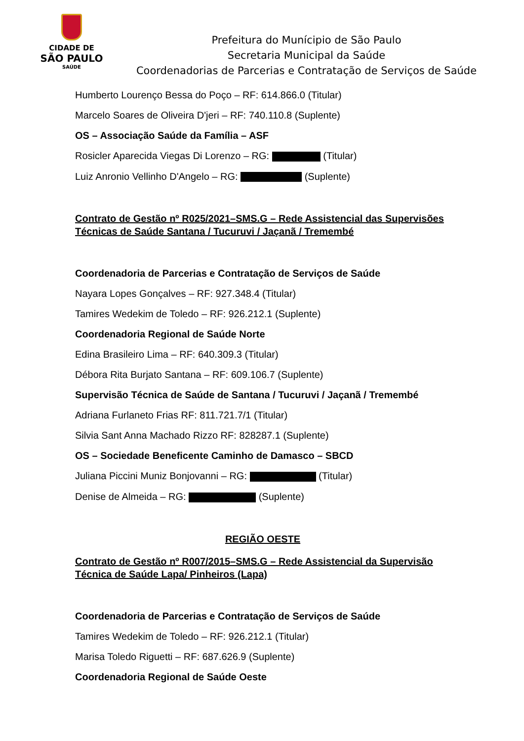CIDADE DE
SÃO PAULO
SAÚDE
Prefeitura do Munícipio de São Paulo
Secretaria Municipal da Saúde
Coordenadorias de Parcerias e Contratação de Serviços de Saúde
Humberto Lourenço Bessa do Poço – RF: 614.866.0 (Titular)
Marcelo Soares de Oliveira D'jeri – RF: 740.110.8 (Suplente)
OS – Associação Saúde da Família – ASF
Rosicler Aparecida Viegas Di Lorenzo – RG: (Titular)
Luiz Anronio Vellinho D'Angelo – RG: (Suplente)
Contrato de Gestão nº R025/2021–SMS.G – Rede Assistencial das Supervisões Técnicas de Saúde Santana / Tucuruvi / Jaçanã / Tremembé
Coordenadoria de Parcerias e Contratação de Serviços de Saúde
Nayara Lopes Gonçalves – RF: 927.348.4 (Titular)
Tamires Wedekim de Toledo – RF: 926.212.1 (Suplente)
Coordenadoria Regional de Saúde Norte
Edina Brasileiro Lima – RF: 640.309.3 (Titular)
Débora Rita Burjato Santana – RF: 609.106.7 (Suplente)
Supervisão Técnica de Saúde de Santana / Tucuruvi / Jaçanã / Tremembé
Adriana Furlaneto Frias RF: 811.721.7/1 (Titular)
Silvia Sant Anna Machado Rizzo RF: 828287.1 (Suplente)
OS – Sociedade Beneficente Caminho de Damasco – SBCD
Juliana Piccini Muniz Bonjovanni – RG: (Titular)
Denise de Almeida – RG: (Suplente)
REGIÃO OESTE
Contrato de Gestão nº R007/2015–SMS.G – Rede Assistencial da Supervisão Técnica de Saúde Lapa/ Pinheiros (Lapa)
Coordenadoria de Parcerias e Contratação de Serviços de Saúde
Tamires Wedekim de Toledo – RF: 926.212.1 (Titular)
Marisa Toledo Riguetti – RF: 687.626.9 (Suplente)
Coordenadoria Regional de Saúde Oeste